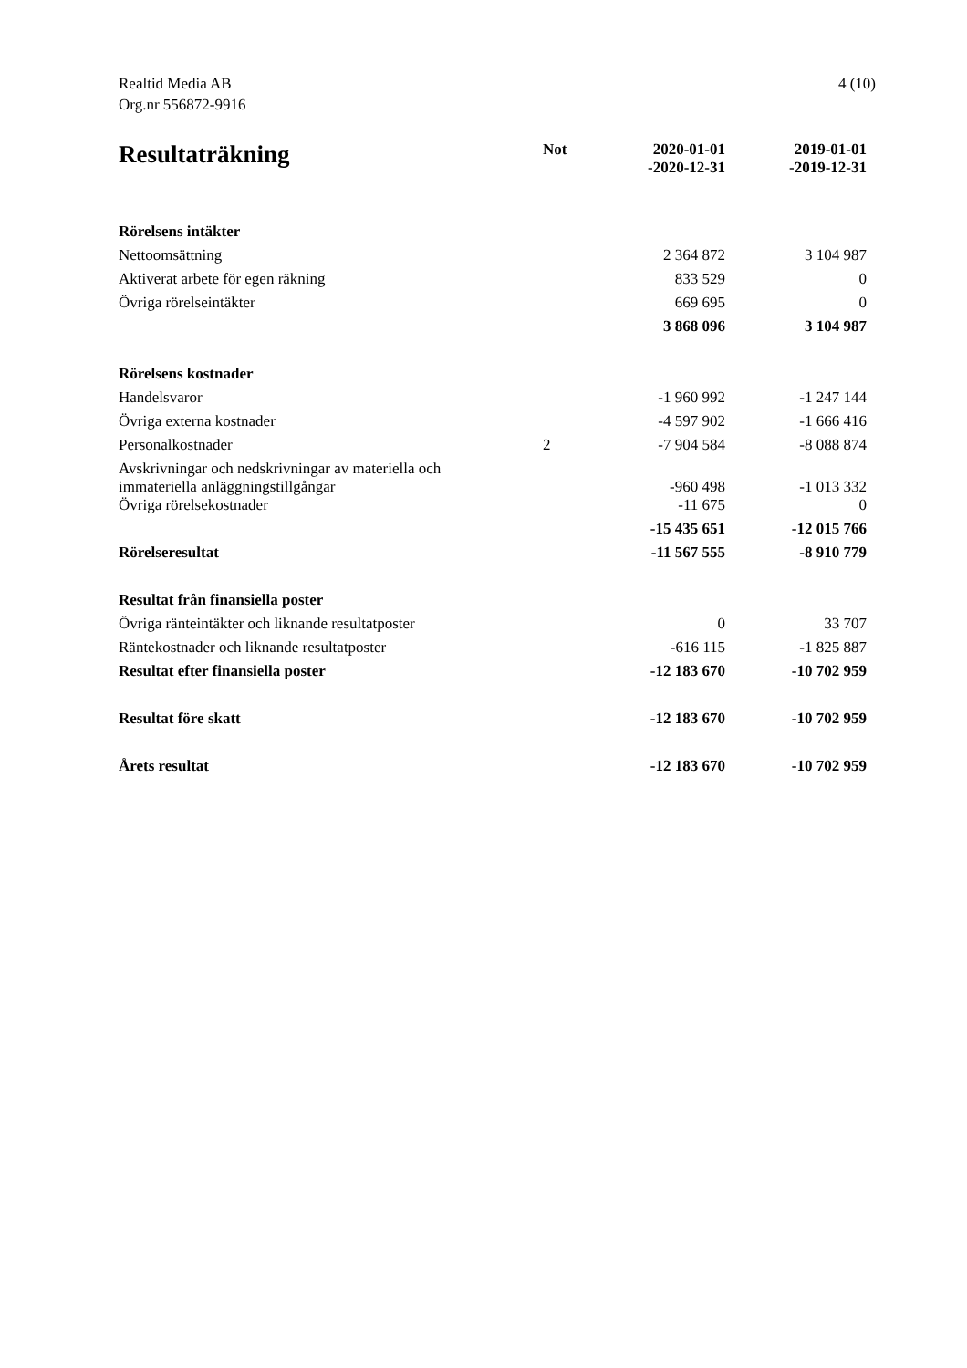Realtid Media AB
Org.nr 556872-9916
4 (10)
| Resultaträkning | Not | 2020-01-01 -2020-12-31 | 2019-01-01 -2019-12-31 |
| --- | --- | --- | --- |
| Rörelsens intäkter | | | |
| Nettoomsättning | | 2 364 872 | 3 104 987 |
| Aktiverat arbete för egen räkning | | 833 529 | 0 |
| Övriga rörelseintäkter | | 669 695 | 0 |
| | | 3 868 096 | 3 104 987 |
| Rörelsens kostnader | | | |
| Handelsvaror | | -1 960 992 | -1 247 144 |
| Övriga externa kostnader | | -4 597 902 | -1 666 416 |
| Personalkostnader | 2 | -7 904 584 | -8 088 874 |
| Avskrivningar och nedskrivningar av materiella och immateriella anläggningstillgångar | | -960 498 | -1 013 332 |
| Övriga rörelsekostnader | | -11 675 | 0 |
| | | -15 435 651 | -12 015 766 |
| Rörelseresultat | | -11 567 555 | -8 910 779 |
| Resultat från finansiella poster | | | |
| Övriga ränteintäkter och liknande resultatposter | | 0 | 33 707 |
| Räntekostnader och liknande resultatposter | | -616 115 | -1 825 887 |
| Resultat efter finansiella poster | | -12 183 670 | -10 702 959 |
| Resultat före skatt | | -12 183 670 | -10 702 959 |
| Årets resultat | | -12 183 670 | -10 702 959 |